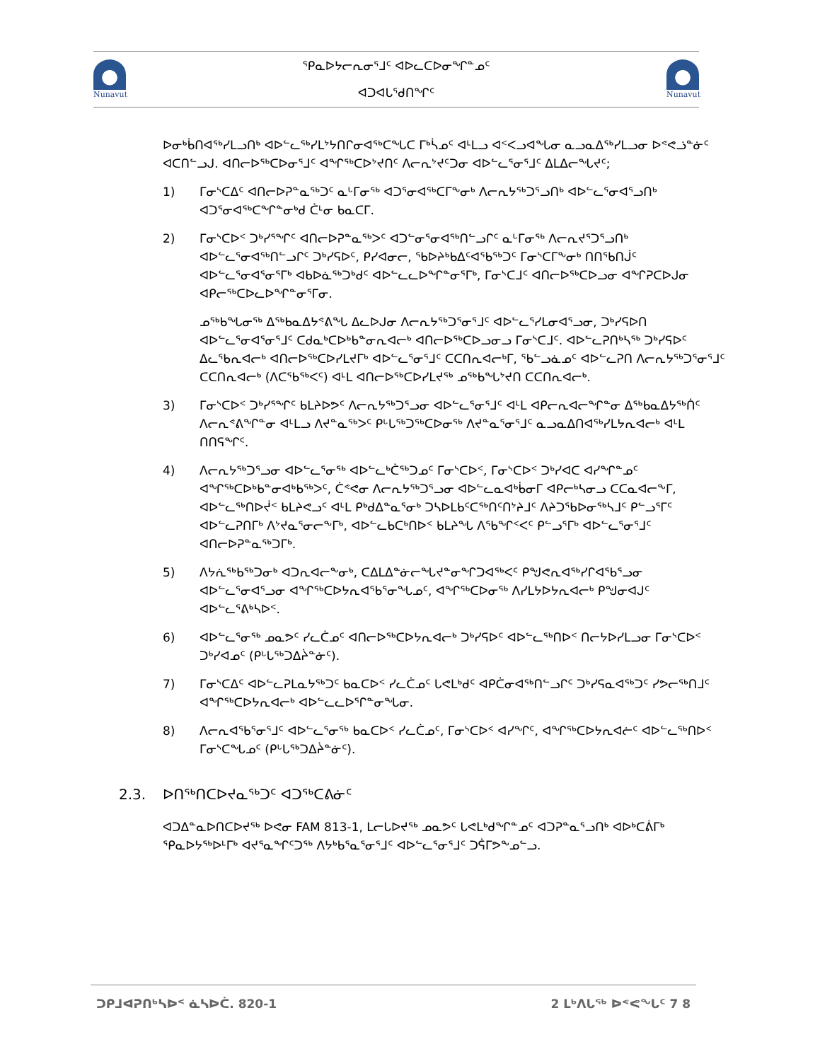Nunavut
ᕿᓇᐅᔭᓕᕆᓂᕐᒧᑦ ᐊᐅᓚᑕᐅᓂᖏᓐᓄᑦ
ᐊᑐᐊᒐᕐᑯᑎᖏᑦ
Nunavut
ᐅᓂᒃᑳᑎᐊᖅᓯᒪᓗᑎᒃ ᐊᐅᓪᓚᖅᓯᒪᔾᔭᑎᒋᓂᐊᖅᑕᖓᑕ ᒥᒃᓵᓄᑦ ᐊᒻᒪᓗ ᐊᑉᐸᓗᐊᖓᓂ ᓇᓗᓇᐃᖅᓯᒪᓗᓂ ᐅᕝᕙᓘᓐᓃᑦ ᐊᑕᑎᓪᓗᒍ. ᐊᑎᓕᐅᖅᑕᐅᓂᕐᒧᑦ ᐊᖏᖅᑕᐅᔾᔪᑎᑦ ᐱᓕᕆᔾᔪᑦᑐᓂ ᐊᐅᓪᓚᕐᓂᕐᒧᑦ ᐃᒪᐃᓕᖓᔪᑦ;
1) ᒥᓂᔅᑕᐃᑦ ᐊᑎᓕᐅᕈᓐᓇᖅᑐᑦ ᓇᒡᒥᓂᖅ ᐊᑐᕐᓂᐊᖅᑕᒥᖕᓂᒃ ᐱᓕᕆᔭᖅᑐᕐᓗᑎᒃ ᐊᐅᓪᓚᕐᓂᐊᕐᓗᑎᒃ ᐊᑐᕐᓂᐊᖅᑕᖏᓐᓂᒃᑯ ᑖᒻᓂ ᑲᓇᑕᒥ.
2) ᒥᓂᔅᑕᐅᑉ ᑐᒃᓯᕐᖏᑦ ᐊᑎᓕᐅᕈᓐᓇᖅᐳᑦ ᐊᑐᓪᓂᕐᓂᐊᖅᑎᓪᓗᒋᑦ ᓇᒡᒥᓂᖅ ᐱᓕᕆᔪᕐᑐᕐᓗᑎᒃ ᐊᐅᓪᓚᕐᓂᐊᖅᑎᓪᓗᒋᑦ ᑐᒃᓯᕋᐅᑦ, ᑭᓯᐊᓂᓕ, ᖃᐅᔨᒃᑲᐃᑦᐊᖃᖅᑐᑦ ᒥᓂᔅᑕᒥᖕᓂᒃ ᑎᑎᖃᑎᒎᑦ ᐊᐅᓪᓚᕐᓂᐊᕐᓂᕐᒥᒃ ᐊᑲᐅᓈᖅᑐᒃᑯᑦ ᐊᐅᓪᓚᓚᐅᖏᓐᓂᕐᒥᒃ, ᒥᓂᔅᑕᒧᑦ ᐊᑎᓕᐅᖅᑕᐅᓗᓂ ᐊᖏᕈᑕᐅᒍᓂ ᐊᑭᓕᖅᑕᐅᓚᐅᖏᓐᓂᕐᒥᓂ.
ᓄᖅᑲᖓᓂᖅ ᐃᖅᑲᓇᐃᔭᕝᕕᖓ ᐃᓚᐅᒍᓂ ᐱᓕᕆᔭᖅᑐᕐᓂᕐᒧᑦ ᐊᐅᓪᓚᕐᓯᒪᓂᐊᕐᓗᓂ, ᑐᒃᓯᕋᐅᑎ ᐊᐅᓪᓚᕐᓂᐊᕐᓂᕐᒧᑦ ᑕᑯᓇᒃᑕᐅᒃᑲᓐᓂᕆᐊᓕᒃ ᐊᑎᓕᐅᖅᑕᐅᓗᓂᓗ ᒥᓂᔅᑕᒧᑦ. ᐊᐅᓪᓚᕈᑎᒃᓴᖅ ᑐᒃᓯᕋᐅᑦ ᐃᓚᖃᕆᐊᓕᒃ ᐊᑎᓕᐅᖅᑕᐅᓯᒪᔪᒥᒃ ᐊᐅᓪᓚᕐᓂᕐᒧᑦ ᑕᑕᑎᕆᐊᓕᒃᒥ, ᖃᓪᓗᓈᓄᑦ ᐊᐅᓪᓚᕈᑎ ᐱᓕᕆᔭᖅᑐᕐᓂᕐᒧᑦ ᑕᑕᑎᕆᐊᓕᒃ (ᐱᑕᖃᖅᐸᑦ) ᐊᒻᒪ ᐊᑎᓕᐅᖅᑕᐅᓯᒪᔪᖅ ᓄᖅᑲᖓᔾᔪᑎ ᑕᑕᑎᕆᐊᓕᒃ.
3) ᒥᓂᔅᑕᐅᑉ ᑐᒃᓯᕐᖏᑦ ᑲᒪᔨᐅᕗᑦ ᐱᓕᕆᔭᖅᑐᕐᓗᓂ ᐊᐅᓪᓚᕐᓂᕐᒧᑦ ᐊᒻᒪ ᐊᑭᓕᕆᐊᓕᖏᓐᓂ ᐃᖅᑲᓇᐃᔭᖅᑏᑦ ᐱᓕᕆᕝᕕᖏᓐᓂ ᐊᒻᒪᓗ ᐱᔪᓐᓇᖅᐳᑦ ᑭᒡᒐᖅᑐᖅᑕᐅᓂᖅ ᐱᔪᓐᓇᕐᓂᕐᒧᑦ ᓇᓗᓇᐃᑎᐊᖅᓯᒪᔭᕆᐊᓕᒃ ᐊᒻᒪ ᑎᑎᕋᖏᑦ.
4) ᐱᓕᕆᔭᖅᑐᕐᓗᓂ ᐊᐅᓪᓚᕐᓂᖅ ᐊᐅᓪᓚᒃᑖᖅᑐᓄᑦ ᒥᓂᔅᑕᐅᑉ, ᒥᓂᔅᑕᐅᑉ ᑐᒃᓯᐊᑕ ᐊᓯᖏᓐᓄᑦ ᐊᖏᖅᑕᐅᒃᑲᓐᓂᐊᒃᑲᖅᐳᑦ, ᑖᕝᕙᓂ ᐱᓕᕆᔭᖅᑐᕐᓗᓂ ᐊᐅᓪᓚᓇᐊᒃᑳᓂᒥ ᐊᑭᓕᒃᓴᓂᓗ ᑕᑕᓇᐊᓕᖕᒥ, ᐊᐅᓪᓚᖅᑎᐅᔫᑉ ᑲᒪᔨᕙᓗᑦ ᐊᒻᒪ ᑭᒃᑯᐃᓐᓇᕐᓂᒃ ᑐᓴᐅᒪᑲᑦᑕᖅᑎᑦᑎᔾᔨᒧᑦ ᐱᔨᑐᖃᐅᓂᖅᓴᒧᑦ ᑭᓪᓗᕐᒥᑦ ᐊᐅᓪᓚᕈᑎᒥᒃ ᐱᔾᔪᓇᕐᓂᓕᖕᒥᒃ, ᐊᐅᓪᓚᑲᑕᒃᑎᐅᑉ ᑲᒪᔨᖓ ᐱᖃᖏᑉᐸᑦ ᑭᓪᓗᕐᒥᒃ ᐊᐅᓪᓚᕐᓂᕐᒧᑦ ᐊᑎᓕᐅᕈᓐᓇᖅᑐᒥᒃ.
5) ᐱᔭᕇᖅᑲᖅᑐᓂᒃ ᐊᑐᕆᐊᓕᖕᓂᒃ, ᑕᐃᒪᐃᓐᓃᓕᖓᔪᓐᓂᖏᑐᐊᖅᐸᑦ ᑭᖑᕙᕆᐊᖅᓯᒋᐊᖃᕐᓗᓂ ᐊᐅᓪᓚᕐᓂᐊᕐᓗᓂ ᐊᖏᖅᑕᐅᔭᕆᐊᖃᕐᓂᖓᓄᑦ, ᐊᖏᖅᑕᐅᓂᖅ ᐱᓯᒪᔭᐅᔭᕆᐊᓕᒃ ᑭᖑᓂᐊᒍᑦ ᐊᐅᓪᓚᕐᕕᒃᓴᐅᑉ.
6) ᐊᐅᓪᓚᕐᓂᖅ ᓄᓇᕗᑦ ᓯᓚᑖᓄᑦ ᐊᑎᓕᐅᖅᑕᐅᔭᕆᐊᓕᒃ ᑐᒃᓯᕋᐅᑦ ᐊᐅᓪᓚᖅᑎᐅᑉ ᑎᓕᔭᐅᓯᒪᓗᓂ ᒥᓂᔅᑕᐅᑉ ᑐᒃᓯᐊᓄᑦ (ᑭᒡᒐᖅᑐᐃᔩᓐᓃᑦ).
7) ᒥᓂᔅᑕᐃᑦ ᐊᐅᓪᓚᕈᒪᓇᔭᖅᑐᑦ ᑲᓇᑕᐅᑉ ᓯᓚᑖᓄᑦ ᒐᕙᒪᒃᑯᑦ ᐊᑭᑖᓂᐊᖅᑎᓪᓗᒋᑦ ᑐᒃᓯᕋᓇᐊᖅᑐᑦ ᓯᕗᓕᖅᑎᒧᑦ ᐊᖏᖅᑕᐅᔭᕆᐊᓕᒃ ᐊᐅᓪᓚᓚᐅᕐᒋᓐᓂᖓᓂ.
8) ᐱᓕᕆᐊᖃᕐᓂᕐᒧᑦ ᐊᐅᓪᓚᕐᓂᖅ ᑲᓇᑕᐅᑉ ᓯᓚᑖᓄᑦ, ᒥᓂᔅᑕᐅᑉ ᐊᓯᖏᑦ, ᐊᖏᖅᑕᐅᔭᕆᐊᓖᑦ ᐊᐅᓪᓚᖅᑎᐅᑉ ᒥᓂᔅᑕᖓᓄᑦ (ᑭᒡᒐᖅᑐᐃᔩᓐᓃᑦ).
2.3. ᐅᑎᖅᑎᑕᐅᔪᓇᖅᑐᑦ ᐊᑐᖅᑕᕕᓃᑦ
ᐊᑐᐃᓐᓇᐅᑎᑕᐅᔪᖅ ᐅᕙᓂ FAM 813-1, ᒪᓕᒐᐅᔪᖅ ᓄᓇᕗᑦ ᒐᕙᒪᒃᑯᖏᓐᓄᑦ ᐊᑐᕈᓐᓇᕐᓗᑎᒃ ᐊᐅᒃᑕᕖᒥᒃ ᕿᓇᐅᔭᖅᐅᒻᒥᒃ ᐊᔪᕐᓇᖏᑦᑐᖅ ᐱᔭᒃᑲᕐᓇᕐᓂᕐᒧᑦ ᐊᐅᓪᓚᕐᓂᕐᒧᑦ ᑐᕌᒥᕗᖕᓄᓪᓗ.
ᑐᑭᒧᐊᕈᑎᒃᓴᐅᑉ ᓈᓴᐅᑖ. 820-1 2 ᒪᒃᐱᒐᖅ ᐅᕝᕙᖓᑦ 7 8